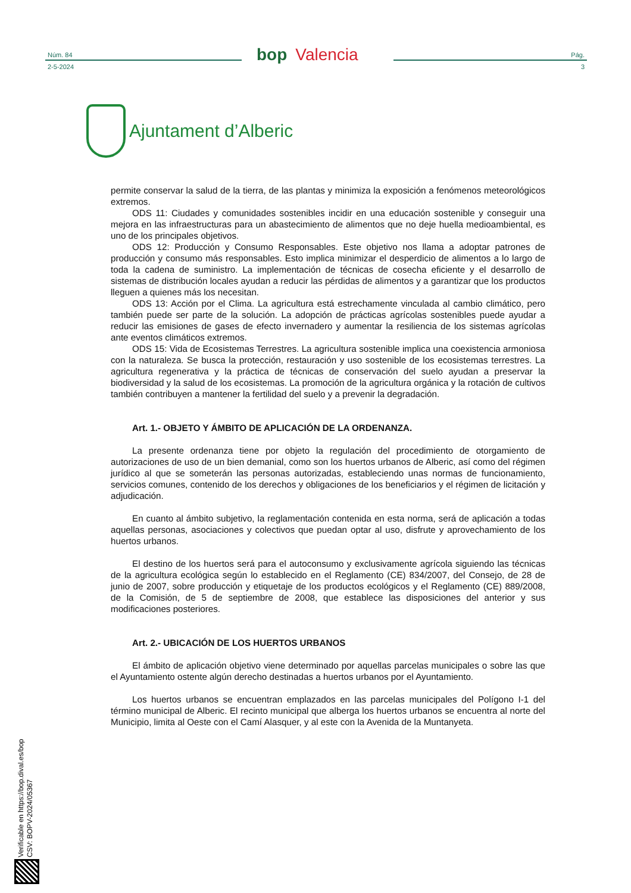Núm. 84
2-5-2024
bop Valencia
Pág.
3
Ajuntament d’Alberic
permite conservar la salud de la tierra, de las plantas y minimiza la exposición a fenómenos meteorológicos extremos.
ODS 11: Ciudades y comunidades sostenibles incidir en una educación sostenible y conseguir una mejora en las infraestructuras para un abastecimiento de alimentos que no deje huella medioambiental, es uno de los principales objetivos.
ODS 12: Producción y Consumo Responsables. Este objetivo nos llama a adoptar patrones de producción y consumo más responsables. Esto implica minimizar el desperdicio de alimentos a lo largo de toda la cadena de suministro. La implementación de técnicas de cosecha eficiente y el desarrollo de sistemas de distribución locales ayudan a reducir las pérdidas de alimentos y a garantizar que los productos lleguen a quienes más los necesitan.
ODS 13: Acción por el Clima. La agricultura está estrechamente vinculada al cambio climático, pero también puede ser parte de la solución. La adopción de prácticas agrícolas sostenibles puede ayudar a reducir las emisiones de gases de efecto invernadero y aumentar la resiliencia de los sistemas agrícolas ante eventos climáticos extremos.
ODS 15: Vida de Ecosistemas Terrestres. La agricultura sostenible implica una coexistencia armoniosa con la naturaleza. Se busca la protección, restauración y uso sostenible de los ecosistemas terrestres. La agricultura regenerativa y la práctica de técnicas de conservación del suelo ayudan a preservar la biodiversidad y la salud de los ecosistemas. La promoción de la agricultura orgánica y la rotación de cultivos también contribuyen a mantener la fertilidad del suelo y a prevenir la degradación.
Art. 1.- OBJETO Y ÁMBITO DE APLICACIÓN DE LA ORDENANZA.
La presente ordenanza tiene por objeto la regulación del procedimiento de otorgamiento de autorizaciones de uso de un bien demanial, como son los huertos urbanos de Alberic, así como del régimen jurídico al que se someterán las personas autorizadas, estableciendo unas normas de funcionamiento, servicios comunes, contenido de los derechos y obligaciones de los beneficiarios y el régimen de licitación y adjudicación.
En cuanto al ámbito subjetivo, la reglamentación contenida en esta norma, será de aplicación a todas aquellas personas, asociaciones y colectivos que puedan optar al uso, disfrute y aprovechamiento de los huertos urbanos.
El destino de los huertos será para el autoconsumo y exclusivamente agrícola siguiendo las técnicas de la agricultura ecológica según lo establecido en el Reglamento (CE) 834/2007, del Consejo, de 28 de junio de 2007, sobre producción y etiquetaje de los productos ecológicos y el Reglamento (CE) 889/2008, de la Comisión, de 5 de septiembre de 2008, que establece las disposiciones del anterior y sus modificaciones posteriores.
Art. 2.- UBICACIÓN DE LOS HUERTOS URBANOS
El ámbito de aplicación objetivo viene determinado por aquellas parcelas municipales o sobre las que el Ayuntamiento ostente algún derecho destinadas a huertos urbanos por el Ayuntamiento.
Los huertos urbanos se encuentran emplazados en las parcelas municipales del Polígono I-1 del término municipal de Alberic. El recinto municipal que alberga los huertos urbanos se encuentra al norte del Municipio, limita al Oeste con el Camí Alasquer, y al este con la Avenida de la Muntanyeta.
Verificable en https://bop.dival.es/bop
CSV: BOPV-2024/05367